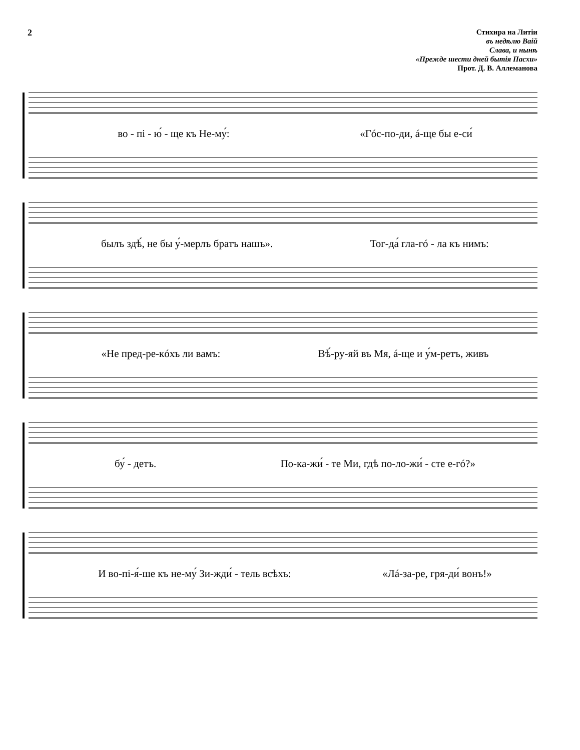2
Стихира на Литіи
въ недѣлю Ваій
Слава, и нынѣ
«Прежде шести дней бытія Пасхи»
Прот. Д. В. Аллеманова
во - пі - ю́ - ще къ Не-му́: «Гóс-по-ди, á-ще бы е-си́
былъ здѣ́, не бы у́-мерлъ братъ нашъ». Тог-да́ гла-гó - ла къ нимъ:
«Не пред-ре-кóхъ ли вамъ: Вѣ́-ру-яй въ Мя, á-ще и у́м-ретъ, живъ
бу́ - детъ. По-ка-жи́ - те Ми, гдѣ по-ло-жи́ - сте е-гó?»
И во-пі-я́-ше къ не-му́ Зи-жди́ - тель всѣхъ: «Лá-за-ре, гря-ди́ вонъ!»